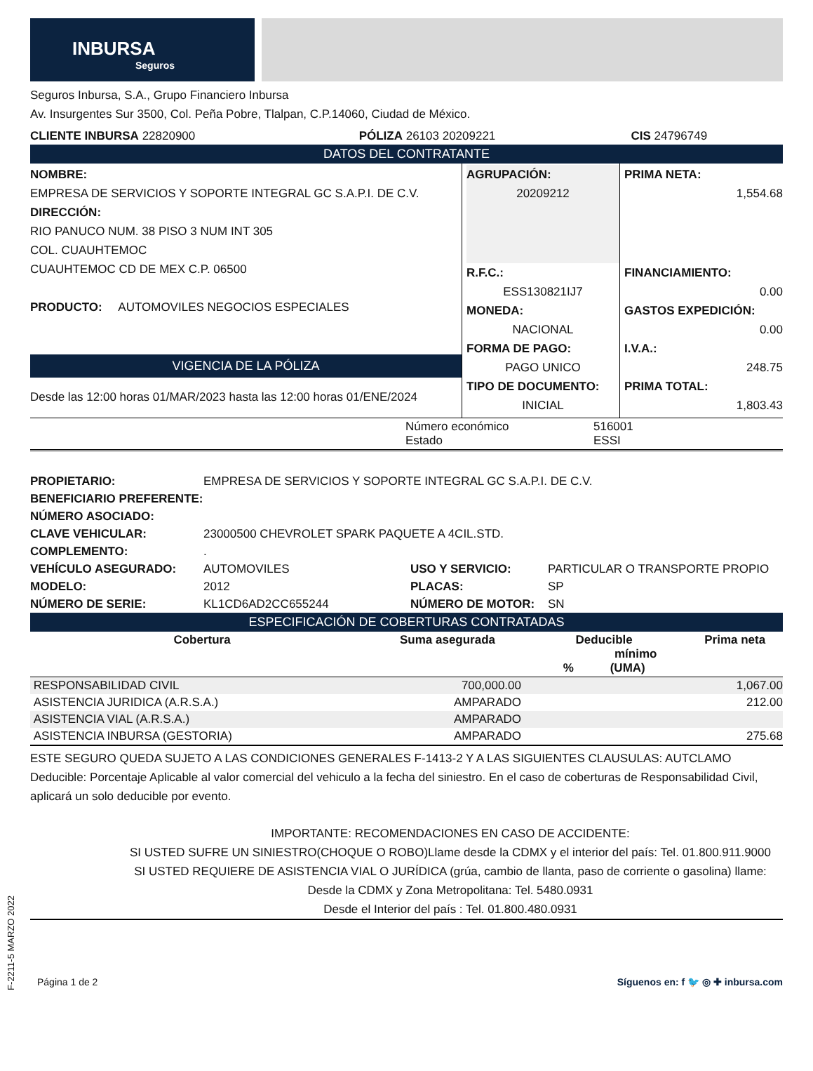F-2211-5 MARZO 2022
INBURSA
Seguros
Seguros Inbursa, S.A., Grupo Financiero Inbursa
Av. Insurgentes Sur 3500, Col. Peña Pobre, Tlalpan, C.P.14060, Ciudad de México.
| CLIENTE INBURSA 22820900 | PÓLIZA 26103 20209221 | CIS 24796749 |
DATOS DEL CONTRATANTE
| NOMBRE: EMPRESA DE SERVICIOS Y SOPORTE INTEGRAL GC S.A.P.I. DE C.V. DIRECCIÓN: RIO PANUCO NUM. 38 PISO 3 NUM INT 305 COL. CUAUHTEMOC CUAUHTEMOC CD DE MEX C.P. 06500 PRODUCTO: AUTOMOVILES NEGOCIOS ESPECIALES VIGENCIA DE LA PÓLIZA Desde las 12:00 horas 01/MAR/2023 hasta las 12:00 horas 01/ENE/2024 | AGRUPACIÓN: 20209212 R.F.C.: ESS130821IJ7 MONEDA: NACIONAL FORMA DE PAGO: PAGO UNICO TIPO DE DOCUMENTO: INICIAL | PRIMA NETA: 1,554.68 FINANCIAMIENTO: 0.00 GASTOS EXPEDICIÓN: 0.00 I.V.A.: 248.75 PRIMA TOTAL: 1,803.43 |
| | Número económico Estado | 516001 ESSI |
| PROPIETARIO: | EMPRESA DE SERVICIOS Y SOPORTE INTEGRAL GC S.A.P.I. DE C.V. | | |
| BENEFICIARIO PREFERENTE: | | | |
| NÚMERO ASOCIADO: | | | |
| CLAVE VEHICULAR: | 23000500 CHEVROLET SPARK PAQUETE A 4CIL.STD. | | |
| COMPLEMENTO: | . | | |
| VEHÍCULO ASEGURADO: | AUTOMOVILES | USO Y SERVICIO: | PARTICULAR O TRANSPORTE PROPIO |
| MODELO: | 2012 | PLACAS: | SP |
| NÚMERO DE SERIE: | KL1CD6AD2CC655244 | NÚMERO DE MOTOR: | SN |
ESPECIFICACIÓN DE COBERTURAS CONTRATADAS
| Cobertura | Suma asegurada | Deducible mínimo % (UMA) | | Prima neta |
| --- | --- | --- | --- | --- |
| RESPONSABILIDAD CIVIL | 700,000.00 | | | 1,067.00 |
| ASISTENCIA JURIDICA (A.R.S.A.) | AMPARADO | | | 212.00 |
| ASISTENCIA VIAL (A.R.S.A.) | AMPARADO | | | |
| ASISTENCIA INBURSA (GESTORIA) | AMPARADO | | | 275.68 |
ESTE SEGURO QUEDA SUJETO A LAS CONDICIONES GENERALES F-1413-2 Y A LAS SIGUIENTES CLAUSULAS: AUTCLAMO
Deducible: Porcentaje Aplicable al valor comercial del vehiculo a la fecha del siniestro. En el caso de coberturas de Responsabilidad Civil, aplicará un solo deducible por evento.
IMPORTANTE: RECOMENDACIONES EN CASO DE ACCIDENTE:
SI USTED SUFRE UN SINIESTRO(CHOQUE O ROBO)Llame desde la CDMX y el interior del país: Tel. 01.800.911.9000
SI USTED REQUIERE DE ASISTENCIA VIAL O JURÍDICA (grúa, cambio de llanta, paso de corriente o gasolina) llame:
Desde la CDMX y Zona Metropolitana: Tel. 5480.0931
Desde el Interior del país : Tel. 01.800.480.0931
Página 1 de 2 Síguenos en: f 🐦 ◎ ✚ inbursa.com